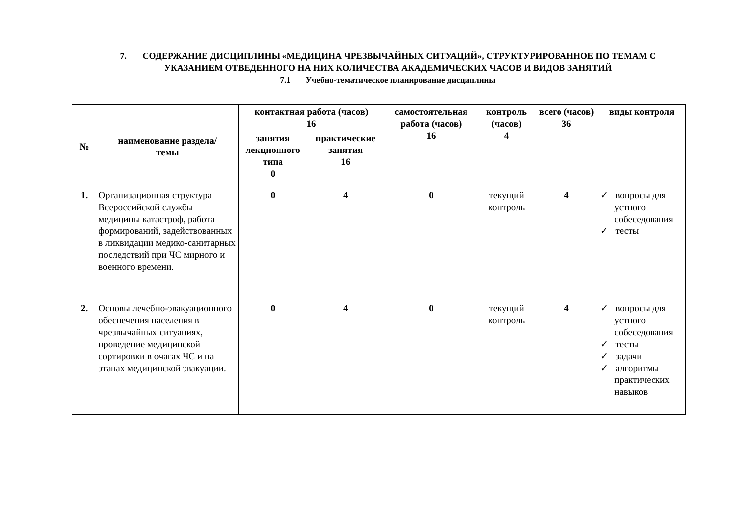7. СОДЕРЖАНИЕ ДИСЦИПЛИНЫ «МЕДИЦИНА ЧРЕЗВЫЧАЙНЫХ СИТУАЦИЙ», СТРУКТУРИРОВАННОЕ ПО ТЕМАМ С УКАЗАНИЕМ ОТВЕДЕННОГО НА НИХ КОЛИЧЕСТВА АКАДЕМИЧЕСКИХ ЧАСОВ И ВИДОВ ЗАНЯТИЙ
7.1 Учебно-тематическое планирование дисциплины
| № | наименование раздела/ темы | контактная работа (часов) 16 | | самостоятельная работа (часов) 16 | контроль (часов) 4 | всего (часов) 36 | виды контроля |
| --- | --- | --- | --- | --- | --- | --- | --- |
| | | занятия лекционного типа 0 | практические занятия 16 | | | | |
| 1. | Организационная структура Всероссийской службы медицины катастроф, работа формирований, задействованных в ликвидации медико-санитарных последствий при ЧС мирного и военного времени. | 0 | 4 | 0 | текущий контроль | 4 | ✓ вопросы для устного собеседования ✓ тесты |
| 2. | Основы лечебно-эвакуационного обеспечения населения в чрезвычайных ситуациях, проведение медицинской сортировки в очагах ЧС и на этапах медицинской эвакуации. | 0 | 4 | 0 | текущий контроль | 4 | ✓ вопросы для устного собеседования ✓ тесты ✓ задачи ✓ алгоритмы практических навыков |